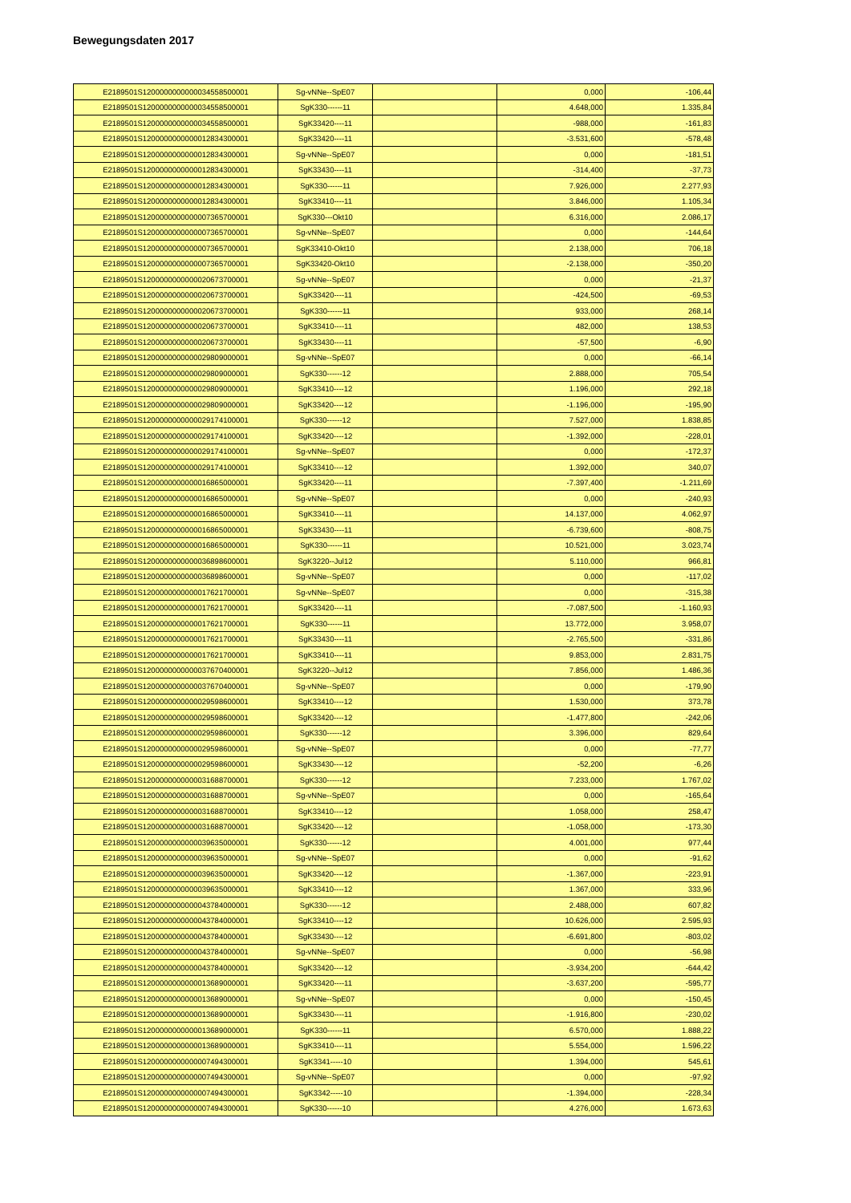Bewegungsdaten 2017
| E2189501S1200000000000034558500001 | Sg-vNNe--SpE07 | | 0,000 | -106,44 |
| E2189501S1200000000000034558500001 | SgK330------11 | | 4.648,000 | 1.335,84 |
| E2189501S1200000000000034558500001 | SgK33420----11 | | -988,000 | -161,83 |
| E2189501S1200000000000012834300001 | SgK33420----11 | | -3.531,600 | -578,48 |
| E2189501S1200000000000012834300001 | Sg-vNNe--SpE07 | | 0,000 | -181,51 |
| E2189501S1200000000000012834300001 | SgK33430----11 | | -314,400 | -37,73 |
| E2189501S1200000000000012834300001 | SgK330------11 | | 7.926,000 | 2.277,93 |
| E2189501S1200000000000012834300001 | SgK33410----11 | | 3.846,000 | 1.105,34 |
| E2189501S1200000000000007365700001 | SgK330---Okt10 | | 6.316,000 | 2.086,17 |
| E2189501S1200000000000007365700001 | Sg-vNNe--SpE07 | | 0,000 | -144,64 |
| E2189501S1200000000000007365700001 | SgK33410-Okt10 | | 2.138,000 | 706,18 |
| E2189501S1200000000000007365700001 | SgK33420-Okt10 | | -2.138,000 | -350,20 |
| E2189501S1200000000000020673700001 | Sg-vNNe--SpE07 | | 0,000 | -21,37 |
| E2189501S1200000000000020673700001 | SgK33420----11 | | -424,500 | -69,53 |
| E2189501S1200000000000020673700001 | SgK330------11 | | 933,000 | 268,14 |
| E2189501S1200000000000020673700001 | SgK33410----11 | | 482,000 | 138,53 |
| E2189501S1200000000000020673700001 | SgK33430----11 | | -57,500 | -6,90 |
| E2189501S1200000000000029809000001 | Sg-vNNe--SpE07 | | 0,000 | -66,14 |
| E2189501S1200000000000029809000001 | SgK330------12 | | 2.888,000 | 705,54 |
| E2189501S1200000000000029809000001 | SgK33410----12 | | 1.196,000 | 292,18 |
| E2189501S1200000000000029809000001 | SgK33420----12 | | -1.196,000 | -195,90 |
| E2189501S1200000000000029174100001 | SgK330------12 | | 7.527,000 | 1.838,85 |
| E2189501S1200000000000029174100001 | SgK33420----12 | | -1.392,000 | -228,01 |
| E2189501S1200000000000029174100001 | Sg-vNNe--SpE07 | | 0,000 | -172,37 |
| E2189501S1200000000000029174100001 | SgK33410----12 | | 1.392,000 | 340,07 |
| E2189501S1200000000000016865000001 | SgK33420----11 | | -7.397,400 | -1.211,69 |
| E2189501S1200000000000016865000001 | Sg-vNNe--SpE07 | | 0,000 | -240,93 |
| E2189501S1200000000000016865000001 | SgK33410----11 | | 14.137,000 | 4.062,97 |
| E2189501S1200000000000016865000001 | SgK33430----11 | | -6.739,600 | -808,75 |
| E2189501S1200000000000016865000001 | SgK330------11 | | 10.521,000 | 3.023,74 |
| E2189501S1200000000000036898600001 | SgK3220--Jul12 | | 5.110,000 | 966,81 |
| E2189501S1200000000000036898600001 | Sg-vNNe--SpE07 | | 0,000 | -117,02 |
| E2189501S1200000000000017621700001 | Sg-vNNe--SpE07 | | 0,000 | -315,38 |
| E2189501S1200000000000017621700001 | SgK33420----11 | | -7.087,500 | -1.160,93 |
| E2189501S1200000000000017621700001 | SgK330------11 | | 13.772,000 | 3.958,07 |
| E2189501S1200000000000017621700001 | SgK33430----11 | | -2.765,500 | -331,86 |
| E2189501S1200000000000017621700001 | SgK33410----11 | | 9.853,000 | 2.831,75 |
| E2189501S1200000000000037670400001 | SgK3220--Jul12 | | 7.856,000 | 1.486,36 |
| E2189501S1200000000000037670400001 | Sg-vNNe--SpE07 | | 0,000 | -179,90 |
| E2189501S1200000000000029598600001 | SgK33410----12 | | 1.530,000 | 373,78 |
| E2189501S1200000000000029598600001 | SgK33420----12 | | -1.477,800 | -242,06 |
| E2189501S1200000000000029598600001 | SgK330------12 | | 3.396,000 | 829,64 |
| E2189501S1200000000000029598600001 | Sg-vNNe--SpE07 | | 0,000 | -77,77 |
| E2189501S1200000000000029598600001 | SgK33430----12 | | -52,200 | -6,26 |
| E2189501S1200000000000031688700001 | SgK330------12 | | 7.233,000 | 1.767,02 |
| E2189501S1200000000000031688700001 | Sg-vNNe--SpE07 | | 0,000 | -165,64 |
| E2189501S1200000000000031688700001 | SgK33410----12 | | 1.058,000 | 258,47 |
| E2189501S1200000000000031688700001 | SgK33420----12 | | -1.058,000 | -173,30 |
| E2189501S1200000000000039635000001 | SgK330------12 | | 4.001,000 | 977,44 |
| E2189501S1200000000000039635000001 | Sg-vNNe--SpE07 | | 0,000 | -91,62 |
| E2189501S1200000000000039635000001 | SgK33420----12 | | -1.367,000 | -223,91 |
| E2189501S1200000000000039635000001 | SgK33410----12 | | 1.367,000 | 333,96 |
| E2189501S1200000000000043784000001 | SgK330------12 | | 2.488,000 | 607,82 |
| E2189501S1200000000000043784000001 | SgK33410----12 | | 10.626,000 | 2.595,93 |
| E2189501S1200000000000043784000001 | SgK33430----12 | | -6.691,800 | -803,02 |
| E2189501S1200000000000043784000001 | Sg-vNNe--SpE07 | | 0,000 | -56,98 |
| E2189501S1200000000000043784000001 | SgK33420----12 | | -3.934,200 | -644,42 |
| E2189501S1200000000000013689000001 | SgK33420----11 | | -3.637,200 | -595,77 |
| E2189501S1200000000000013689000001 | Sg-vNNe--SpE07 | | 0,000 | -150,45 |
| E2189501S1200000000000013689000001 | SgK33430----11 | | -1.916,800 | -230,02 |
| E2189501S1200000000000013689000001 | SgK330------11 | | 6.570,000 | 1.888,22 |
| E2189501S1200000000000013689000001 | SgK33410----11 | | 5.554,000 | 1.596,22 |
| E2189501S1200000000000007494300001 | SgK3341-----10 | | 1.394,000 | 545,61 |
| E2189501S1200000000000007494300001 | Sg-vNNe--SpE07 | | 0,000 | -97,92 |
| E2189501S1200000000000007494300001 | SgK3342-----10 | | -1.394,000 | -228,34 |
| E2189501S1200000000000007494300001 | SgK330------10 | | 4.276,000 | 1.673,63 |